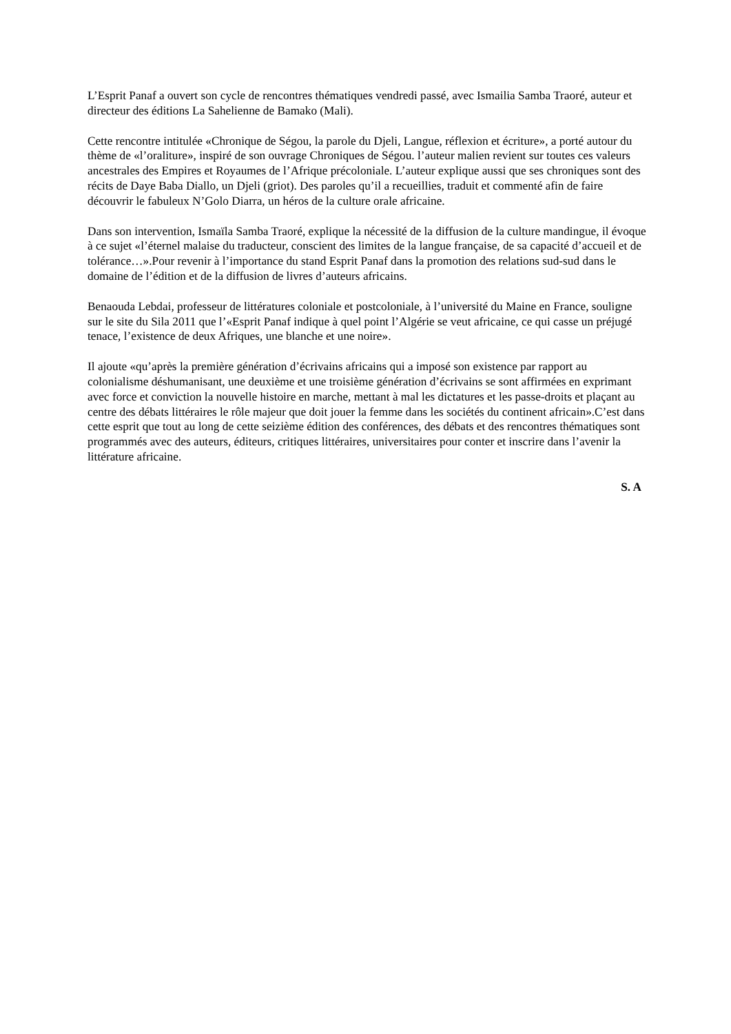L’Esprit Panaf a ouvert son cycle de rencontres thématiques vendredi passé, avec Ismailia Samba Traoré, auteur et directeur des éditions La Sahelienne de Bamako (Mali).
Cette rencontre intitulée «Chronique de Ségou, la parole du Djeli, Langue, réflexion et écriture», a porté autour du thème de «l’oraliture», inspiré de son ouvrage Chroniques de Ségou. l’auteur malien revient sur toutes ces valeurs ancestrales des Empires et Royaumes de l’Afrique précoloniale. L’auteur explique aussi que ses chroniques sont des récits de Daye Baba Diallo, un Djeli (griot). Des paroles qu’il a recueillies, traduit et commenté afin de faire découvrir le fabuleux N’Golo Diarra, un héros de la culture orale africaine.
Dans son intervention, Ismaïla Samba Traoré, explique la nécessité de la diffusion de la culture mandingue, il évoque à ce sujet «l’éternel malaise du traducteur, conscient des limites de la langue française, de sa capacité d’accueil et de tolérance…».Pour revenir à l’importance du stand Esprit Panaf dans la promotion des relations sud-sud dans le domaine de l’édition et de la diffusion de livres d’auteurs africains.
Benaouda Lebdai, professeur de littératures coloniale et postcoloniale, à l’université du Maine en France, souligne sur le site du Sila 2011 que l’«Esprit Panaf indique à quel point l’Algérie se veut africaine, ce qui casse un préjugé tenace, l’existence de deux Afriques, une blanche et une noire».
Il ajoute «qu’après la première génération d’écrivains africains qui a imposé son existence par rapport au colonialisme déshumanisant, une deuxième et une troisième génération d’écrivains se sont affirmées en exprimant avec force et conviction la nouvelle histoire en marche, mettant à mal les dictatures et les passe-droits et plaçant au centre des débats littéraires le rôle majeur que doit jouer la femme dans les sociétés du continent africain».C’est dans cette esprit que tout au long de cette seizième édition des conférences, des débats et des rencontres thématiques sont programmés avec des auteurs, éditeurs, critiques littéraires, universitaires pour conter et inscrire dans l’avenir la littérature africaine.
S. A